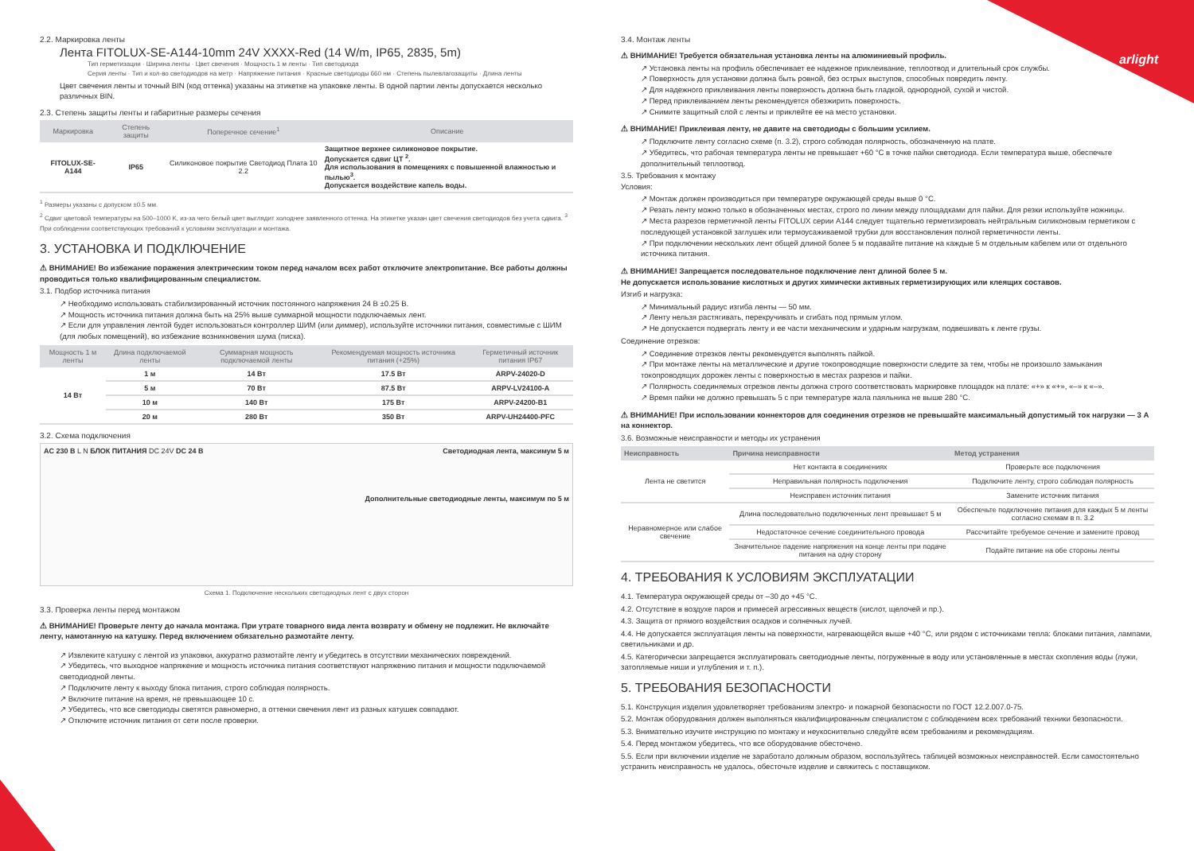arlight
2.2. Маркировка ленты
Лента FITOLUX-SE-A144-10mm 24V XXXX-Red (14 W/m, IP65, 2835, 5m)
Тип герметизации · Ширина ленты · Цвет свечения · Мощность 1 м ленты · Тип светодиода
Серия ленты · Тип и кол-во светодиодов на метр · Напряжение питания · Красные светодиоды 660 нм · Степень пылевлагозащиты · Длина ленты
Цвет свечения ленты и точный BIN (код оттенка) указаны на этикетке на упаковке ленты. В одной партии ленты допускается несколько различных BIN.
2.3. Степень защиты ленты и габаритные размеры сечения
| Маркировка | Степень защиты | Поперечное сечение<sup>1</sup> | Описание |
| --- | --- | --- | --- |
| FITOLUX-SE-A144 | IP65 | Силиконовое покрытие Светодиод Плата 10 2.2 | Защитное верхнее силиконовое покрытие. Допускается сдвиг ЦТ <sup>2</sup>. Для использования в помещениях с повышенной влажностью и пылью<sup>3</sup>. Допускается воздействие капель воды. |
<sup>1</sup> Размеры указаны с допуском ±0.5 мм.
<sup>2</sup> Сдвиг цветовой температуры на 500–1000 K, из-за чего белый цвет выглядит холоднее заявленного оттенка. На этикетке указан цвет свечения светодиодов без учета сдвига. <sup>3</sup> При соблюдении соответствующих требований к условиям эксплуатации и монтажа.
3. УСТАНОВКА И ПОДКЛЮЧЕНИЕ
⚠ ВНИМАНИЕ! Во избежание поражения электрическим током перед началом всех работ отключите электропитание. Все работы должны проводиться только квалифицированным специалистом.
3.1. Подбор источника питания
↗ Необходимо использовать стабилизированный источник постоянного напряжения 24 В ±0.25 В.
↗ Мощность источника питания должна быть на 25% выше суммарной мощности подключаемых лент.
↗ Если для управления лентой будет использоваться контроллер ШИМ (или диммер), используйте источники питания, совместимые с ШИМ (для любых помещений), во избежание возникновения шума (писка).
| Мощность 1 м ленты | Длина подключаемой ленты | Суммарная мощность подключаемой ленты | Рекомендуемая мощность источника питания (+25%) | Герметичный источник питания IP67 |
| --- | --- | --- | --- | --- |
| 14 Вт | 1 м | 14 Вт | 17.5 Вт | ARPV-24020-D |
| | 5 м | 70 Вт | 87.5 Вт | ARPV-LV24100-A |
| | 10 м | 140 Вт | 175 Вт | ARPV-24200-B1 |
| | 20 м | 280 Вт | 350 Вт | ARPV-UH24400-PFC |
3.2. Схема подключения
AC 230 В L N БЛОК ПИТАНИЯ DC 24V DC 24 В Светодиодная лента, максимум 5 м
Дополнительные светодиодные ленты, максимум по 5 м
Схема 1. Подключение нескольких светодиодных лент с двух сторон
3.3. Проверка ленты перед монтажом
⚠ ВНИМАНИЕ! Проверьте ленту до начала монтажа. При утрате товарного вида лента возврату и обмену не подлежит. Не включайте ленту, намотанную на катушку. Перед включением обязательно размотайте ленту.
↗ Извлеките катушку с лентой из упаковки, аккуратно размотайте ленту и убедитесь в отсутствии механических повреждений.
↗ Убедитесь, что выходное напряжение и мощность источника питания соответствуют напряжению питания и мощности подключаемой светодиодной ленты.
↗ Подключите ленту к выходу блока питания, строго соблюдая полярность.
↗ Включите питание на время, не превышающее 10 с.
↗ Убедитесь, что все светодиоды светятся равномерно, а оттенки свечения лент из разных катушек совпадают.
↗ Отключите источник питания от сети после проверки.
3.4. Монтаж ленты
⚠ ВНИМАНИЕ! Требуется обязательная установка ленты на алюминиевый профиль.
↗ Установка ленты на профиль обеспечивает ее надежное приклеивание, теплоотвод и длительный срок службы.
↗ Поверхность для установки должна быть ровной, без острых выступов, способных повредить ленту.
↗ Для надежного приклеивания ленты поверхность должна быть гладкой, однородной, сухой и чистой.
↗ Перед приклеиванием ленты рекомендуется обезжирить поверхность.
↗ Снимите защитный слой с ленты и приклейте ее на место установки.
⚠ ВНИМАНИЕ! Приклеивая ленту, не давите на светодиоды с большим усилием.
↗ Подключите ленту согласно схеме (п. 3.2), строго соблюдая полярность, обозначенную на плате.
↗ Убедитесь, что рабочая температура ленты не превышает +60 °C в точке пайки светодиода. Если температура выше, обеспечьте дополнительный теплоотвод.
3.5. Требования к монтажу
Условия:
↗ Монтаж должен производиться при температуре окружающей среды выше 0 °C.
↗ Резать ленту можно только в обозначенных местах, строго по линии между площадками для пайки. Для резки используйте ножницы.
↗ Места разрезов герметичной ленты FITOLUX серии A144 следует тщательно герметизировать нейтральным силиконовым герметиком с последующей установкой заглушек или термоусаживаемой трубки для восстановления полной герметичности ленты.
↗ При подключении нескольких лент общей длиной более 5 м подавайте питание на каждые 5 м отдельным кабелем или от отдельного источника питания.
⚠ ВНИМАНИЕ! Запрещается последовательное подключение лент длиной более 5 м.
Не допускается использование кислотных и других химически активных герметизирующих или клеящих составов.
Изгиб и нагрузка:
↗ Минимальный радиус изгиба ленты — 50 мм.
↗ Ленту нельзя растягивать, перекручивать и сгибать под прямым углом.
↗ Не допускается подвергать ленту и ее части механическим и ударным нагрузкам, подвешивать к ленте грузы.
Соединение отрезков:
↗ Соединение отрезков ленты рекомендуется выполнять пайкой.
↗ При монтаже ленты на металлические и другие токопроводящие поверхности следите за тем, чтобы не произошло замыкания токопроводящих дорожек ленты с поверхностью в местах разрезов и пайки.
↗ Полярность соединяемых отрезков ленты должна строго соответствовать маркировке площадок на плате: «+» к «+», «–» к «–».
↗ Время пайки не должно превышать 5 с при температуре жала паяльника не выше 280 °C.
⚠ ВНИМАНИЕ! При использовании коннекторов для соединения отрезков не превышайте максимальный допустимый ток нагрузки — 3 А на коннектор.
3.6. Возможные неисправности и методы их устранения
| Неисправность | Причина неисправности | Метод устранения |
| --- | --- | --- |
| Лента не светится | Нет контакта в соединениях | Проверьте все подключения |
| | Неправильная полярность подключения | Подключите ленту, строго соблюдая полярность |
| | Неисправен источник питания | Замените источник питания |
| Неравномерное или слабое свечение | Длина последовательно подключенных лент превышает 5 м | Обеспечьте подключение питания для каждых 5 м ленты согласно схемам в п. 3.2 |
| | Недостаточное сечение соединительного провода | Рассчитайте требуемое сечение и замените провод |
| | Значительное падение напряжения на конце ленты при подаче питания на одну сторону | Подайте питание на обе стороны ленты |
4. ТРЕБОВАНИЯ К УСЛОВИЯМ ЭКСПЛУАТАЦИИ
4.1. Температура окружающей среды от –30 до +45 °C.
4.2. Отсутствие в воздухе паров и примесей агрессивных веществ (кислот, щелочей и пр.).
4.3. Защита от прямого воздействия осадков и солнечных лучей.
4.4. Не допускается эксплуатация ленты на поверхности, нагревающейся выше +40 °C, или рядом с источниками тепла: блоками питания, лампами, светильниками и др.
4.5. Категорически запрещается эксплуатировать светодиодные ленты, погруженные в воду или установленные в местах скопления воды (лужи, затопляемые ниши и углубления и т. п.).
5. ТРЕБОВАНИЯ БЕЗОПАСНОСТИ
5.1. Конструкция изделия удовлетворяет требованиям электро- и пожарной безопасности по ГОСТ 12.2.007.0-75.
5.2. Монтаж оборудования должен выполняться квалифицированным специалистом с соблюдением всех требований техники безопасности.
5.3. Внимательно изучите инструкцию по монтажу и неукоснительно следуйте всем требованиям и рекомендациям.
5.4. Перед монтажом убедитесь, что все оборудование обесточено.
5.5. Если при включении изделие не заработало должным образом, воспользуйтесь таблицей возможных неисправностей. Если самостоятельно устранить неисправность не удалось, обесточьте изделие и свяжитесь с поставщиком.